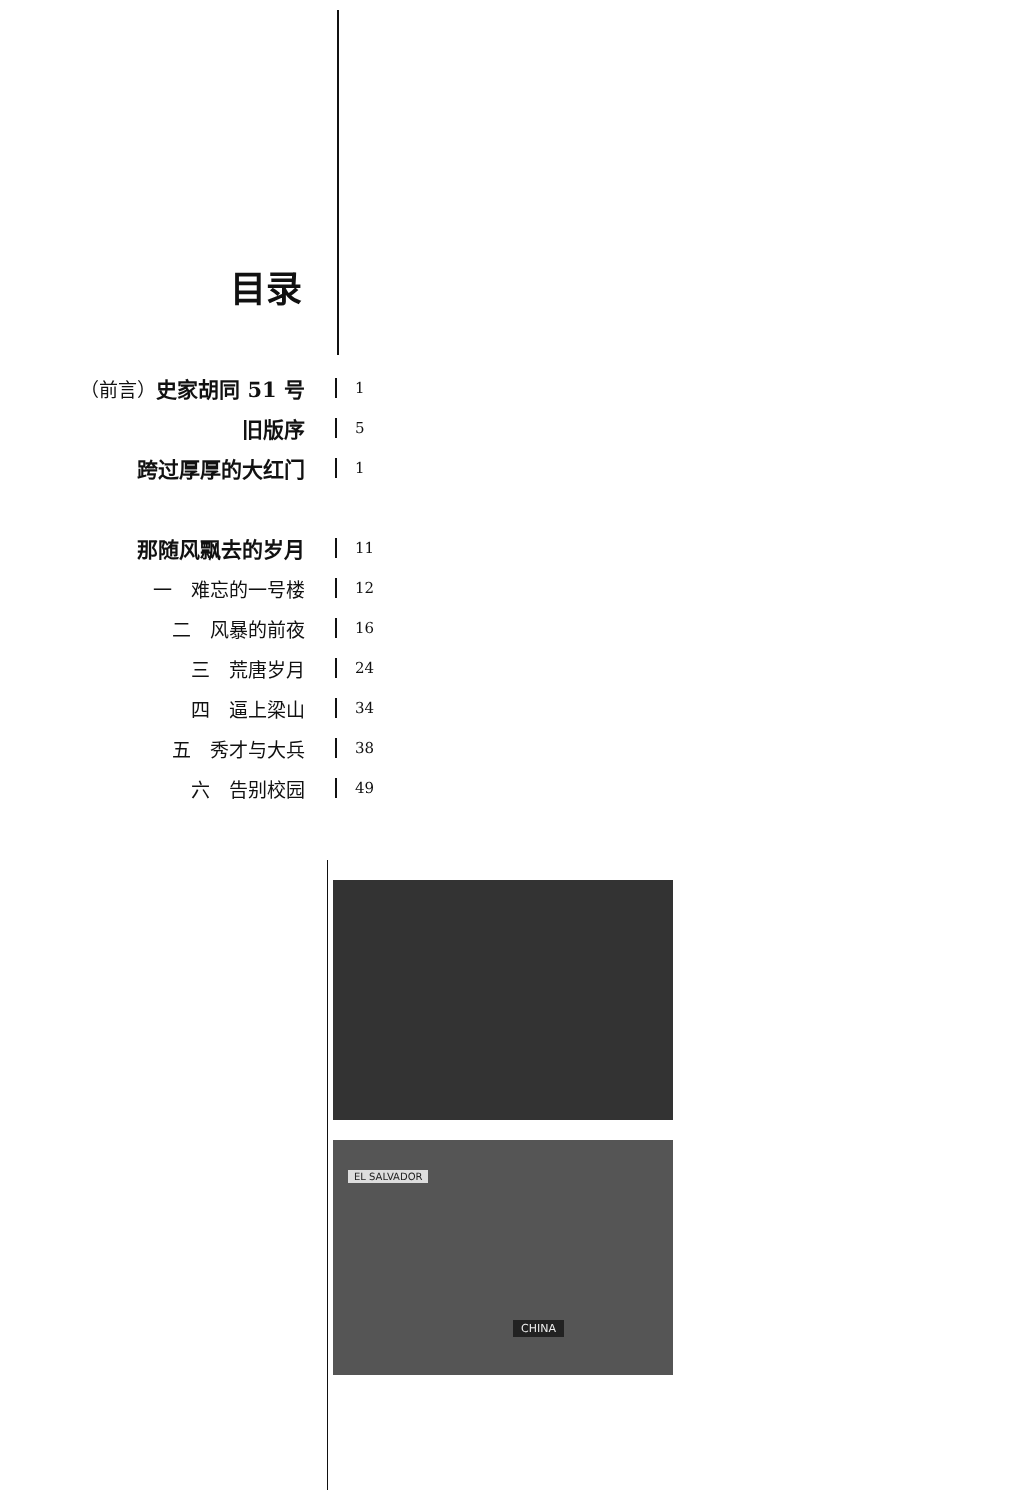目录
（前言）史家胡同 51 号
1
旧版序
5
跨过厚厚的大红门
1
那随风飘去的岁月
11
一　难忘的一号楼
12
二　风暴的前夜
16
三　荒唐岁月
24
四　逼上梁山
34
五　秀才与大兵
38
六　告别校园
49
CHINA
EL SALVADOR